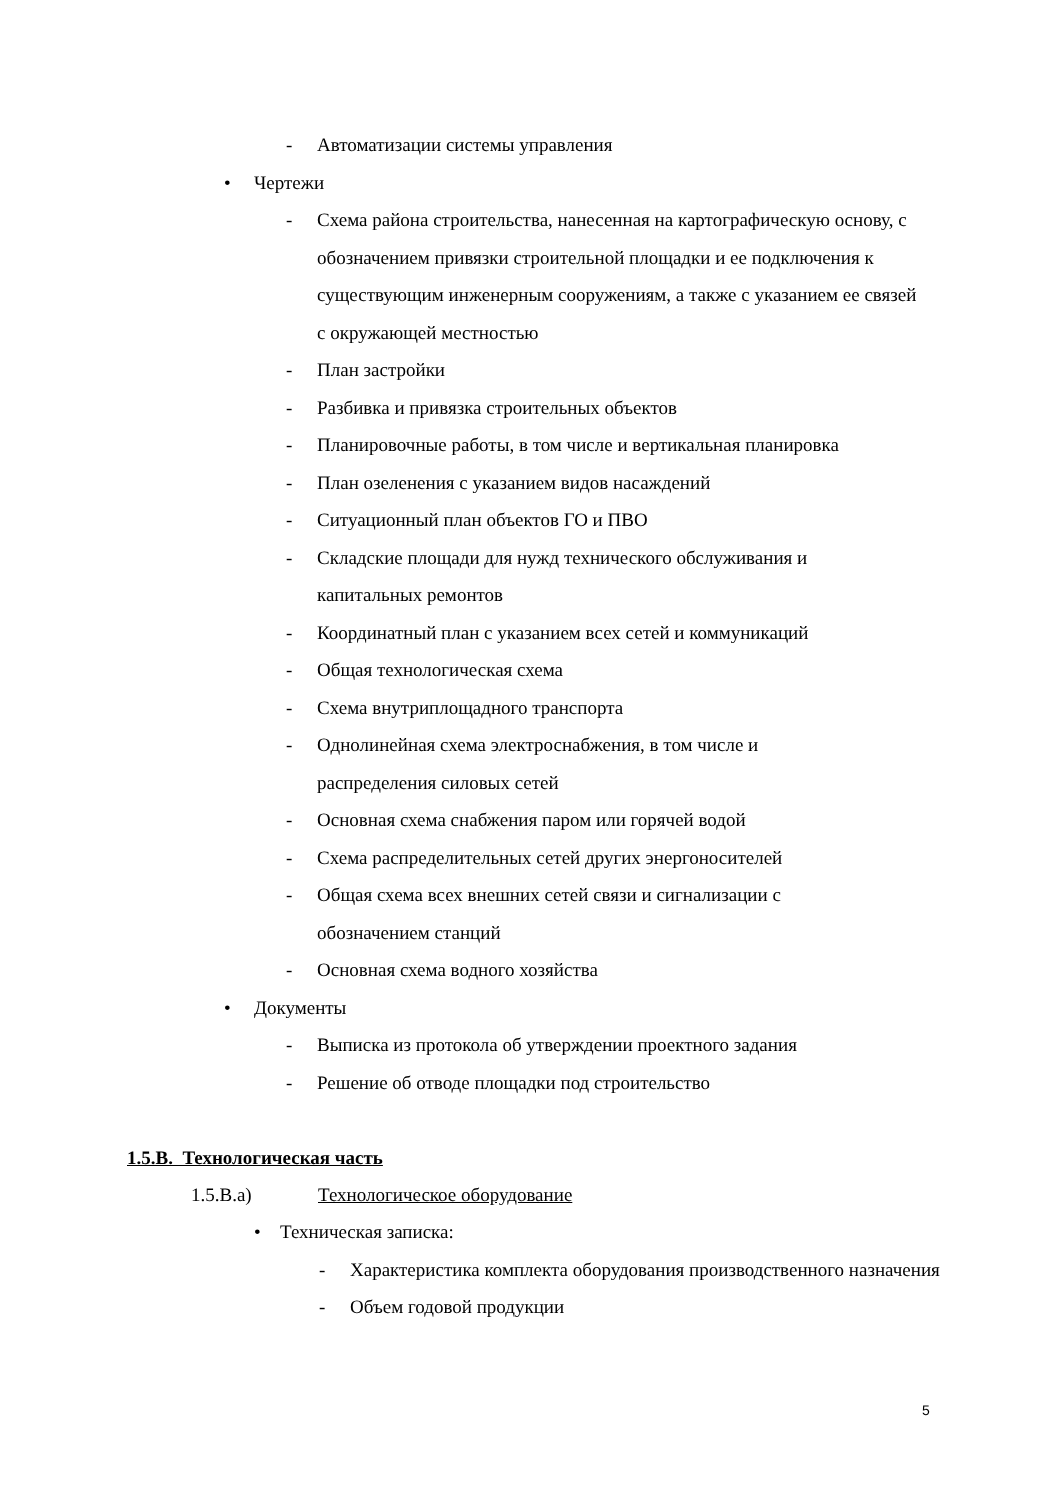- Автоматизации системы управления
• Чертежи
- Схема района строительства, нанесенная на картографическую основу, с обозначением привязки строительной площадки и ее подключения к существующим инженерным сооружениям, а также с указанием ее связей с окружающей местностью
- План застройки
- Разбивка и привязка строительных объектов
- Планировочные работы, в том числе и вертикальная планировка
- План озеленения с указанием видов насаждений
- Ситуационный план объектов ГО и ПВО
- Складские площади для нужд технического обслуживания и капитальных ремонтов
- Координатный план с указанием всех сетей и коммуникаций
- Общая технологическая схема
- Схема внутриплощадного транспорта
- Однолинейная схема электроснабжения, в том числе и распределения силовых сетей
- Основная схема снабжения паром или горячей водой
- Схема распределительных сетей других энергоносителей
- Общая схема всех внешних сетей связи и сигнализации с обозначением станций
- Основная схема водного хозяйства
• Документы
- Выписка из протокола об утверждении проектного задания
- Решение об отводе площадки под строительство
1.5.В. Технологическая часть
1.5.В.а) Технологическое оборудование
• Техническая записка:
- Характеристика комплекта оборудования производственного назначения
- Объем годовой продукции
5